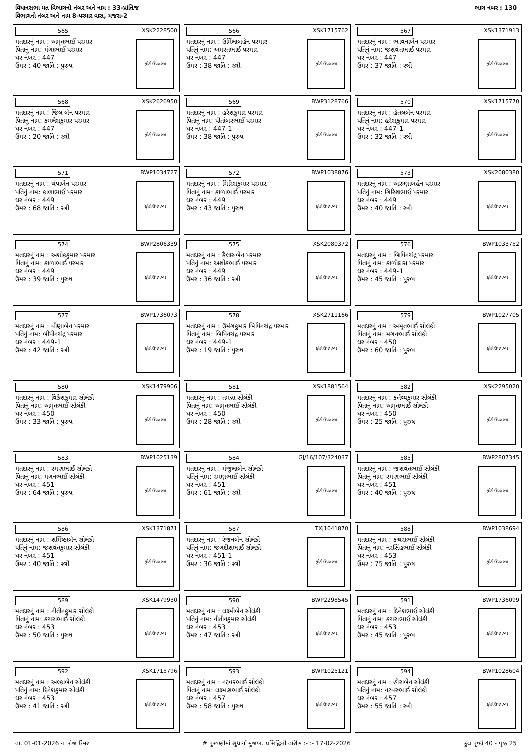વિધાનસભા મત વિભાગનો નંબર અને નામ : 33-પ્રાંતિજ
વિભાગનો નંબર અને નામ 8-પરમાર વાસ, મજરા-2
ભાગ નંબર : 130
565 XSK2228500
મતદારનું નામ : અમૃતભાઈ પરમાર
પિતાનું નામ: મંગાભાઈ પરમાર
ઘર નંબર : 447
ઉંમર : 40 જાતિ : પુરુષ
ફોટો ઉપલબ્ધ
566 XSK1715762
મતદારનું નામ : ઉર્મિલાબહેન પરમાર
પતિનું નામ: અમરતભાઈ પરમાર
ઘર નંબર : 447
ઉંમર : 38 જાતિ : સ્ત્રી
ફોટો ઉપલબ્ધ
567 XSK1371913
મતદારનું નામ : ભાવનાબેન પરમાર
પતિનું નામ: જશવંતભાઈ પરમાર
ઘર નંબર : 447
ઉંમર : 37 જાતિ : સ્ત્રી
ફોટો ઉપલબ્ધ
568 XSK2626950
મતદારનું નામ : જિલ બેન પરમાર
પિતાનું નામ: કમલેશકુમાર પરમાર
ઘર નંબર : 447
ઉંમર : 20 જાતિ : સ્ત્રી
ફોટો ઉપલબ્ધ
569 BWP3128766
મતદારનું નામ : હરેશકુમાર પરમાર
પિતાનું નામ: પીતાંબરભાઈ પરમાર
ઘર નંબર : 447-1
ઉંમર : 38 જાતિ : પુરુષ
ફોટો ઉપલબ્ધ
570 XSK1715770
મતદારનું નામ : હેતલબેન પરમાર
પતિનું નામ: હરેશકુમાર પરમાર
ઘર નંબર : 447-1
ઉંમર : 32 જાતિ : સ્ત્રી
ફોટો ઉપલબ્ધ
571 BWP1034727
મતદારનું નામ : ચંપાબેન પરમાર
પતિનું નામ: કાળાભાઈ પરમાર
ઘર નંબર : 449
ઉંમર : 68 જાતિ : સ્ત્રી
ફોટો ઉપલબ્ધ
572 BWP1038876
મતદારનું નામ : ગિરિશકુમાર પરમાર
પિતાનું નામ: કાળાભાઈ પરમાર
ઘર નંબર : 449
ઉંમર : 43 જાતિ : પુરુષ
ફોટો ઉપલબ્ધ
573 XSK2080380
મતદારનું નામ : અરુણાબહેન પરમાર
પતિનું નામ: ગિરિશભાઈ પરમાર
ઘર નંબર : 449
ઉંમર : 40 જાતિ : સ્ત્રી
ફોટો ઉપલબ્ધ
574 BWP2806339
મતદારનું નામ : અશોકકુમાર પરમાર
પિતાનું નામ: કાળાભાઈ પરમાર
ઘર નંબર : 449
ઉંમર : 39 જાતિ : પુરુષ
ફોટો ઉપલબ્ધ
575 XSK2080372
મતદારનું નામ : કૈલાસબેન પરમાર
પતિનું નામ: અશોકભાઈ પરમાર
ઘર નંબર : 449
ઉંમર : 36 જાતિ : સ્ત્રી
ફોટો ઉપલબ્ધ
576 BWP1033752
મતદારનું નામ : બિપિનચંદ્ર પરમાર
પિતાનું નામ: કાળીદાસ પરમાર
ઘર નંબર : 449-1
ઉંમર : 45 જાતિ : પુરુષ
ફોટો ઉપલબ્ધ
577 BWP1736073
મતદારનું નામ : વીણાબેન પરમાર
પતિનું નામ: બીપીનચંદ્ર પરમાર
ઘર નંબર : 449-1
ઉંમર : 42 જાતિ : સ્ત્રી
ફોટો ઉપલબ્ધ
578 XSK2711166
મતદારનું નામ : ઉમંગકુમાર બિપિનચંદ્ર પરમાર
પિતાનું નામ: બિપિનચંદ્ર પરમાર
ઘર નંબર : 449-1
ઉંમર : 19 જાતિ : પુરુષ
ફોટો ઉપલબ્ધ
579 BWP1027705
મતદારનું નામ : અમૃતભાઈ સોલંકી
પિતાનું નામ: મગનભાઈ સોલંકી
ઘર નંબર : 450
ઉંમર : 60 જાતિ : પુરુષ
ફોટો ઉપલબ્ધ
580 XSK1479906
મતદારનું નામ : વિકેશકુમાર સોલંકી
પિતાનું નામ: અમૃતભાઈ સોલંકી
ઘર નંબર : 450
ઉંમર : 33 જાતિ : પુરુષ
ફોટો ઉપલબ્ધ
581 XSK1881564
મતદારનું નામ : તમન્ના સોલંકી
પિતાનું નામ: અમૃતભાઈ સોલંકી
ઘર નંબર : 450
ઉંમર : 28 જાતિ : સ્ત્રી
ફોટો ઉપલબ્ધ
582 XSK2295020
મતદારનું નામ : કર્તવ્યકુમાર સોલંકી
પિતાનું નામ: અમૃતભાઈ સોલંકી
ઘર નંબર : 450
ઉંમર : 25 જાતિ : પુરુષ
ફોટો ઉપલબ્ધ
583 BWP1025139
મતદારનું નામ : રમણભાઈ સોલંકી
પિતાનું નામ: મગનભાઈ સોલંકી
ઘર નંબર : 451
ઉંમર : 64 જાતિ : પુરુષ
ફોટો ઉપલબ્ધ
584 GJ/16/107/324037
મતદારનું નામ : મંજુલાબેન સોલંકી
પતિનું નામ: રમણભાઈ સોલંકી
ઘર નંબર : 451
ઉંમર : 61 જાતિ : સ્ત્રી
ફોટો ઉપલબ્ધ
585 BWP2807345
મતદારનું નામ : જશવંતભાઈ સોલંકી
પિતાનું નામ: રમણભાઈ સોલંકી
ઘર નંબર : 451
ઉંમર : 40 જાતિ : પુરુષ
ફોટો ઉપલબ્ધ
586 XSK1371871
મતદારનું નામ : શર્મિષ્ઠાબેન સોલંકી
પતિનું નામ: જશવંતકુમાર સોલંકી
ઘર નંબર : 451
ઉંમર : 40 જાતિ : સ્ત્રી
ફોટો ઉપલબ્ધ
587 TXJ1041870
મતદારનું નામ : રંજનબેન સોલંકી
પતિનું નામ: જગદીશભાઈ સોલંકી
ઘર નંબર : 451-1
ઉંમર : 36 જાતિ : સ્ત્રી
ફોટો ઉપલબ્ધ
588 BWP1038694
મતદારનું નામ : કચરાભાઈ સોલંકી
પિતાનું નામ: નરસિંહભાઈ સોલંકી
ઘર નંબર : 453
ઉંમર : 75 જાતિ : પુરુષ
ફોટો ઉપલબ્ધ
589 XSK1479930
મતદારનું નામ : નીતીનકુમાર સોલંકી
પિતાનું નામ: કચરાભાઈ સોલંકી
ઘર નંબર : 453
ઉંમર : 50 જાતિ : પુરુષ
ફોટો ઉપલબ્ધ
590 BWP2298545
મતદારનું નામ : લક્ષ્મીબેન સોલંકી
પતિનું નામ: નીતીનકુમાર સોલંકી
ઘર નંબર : 453
ઉંમર : 47 જાતિ : સ્ત્રી
ફોટો ઉપલબ્ધ
591 BWP1736099
મતદારનું નામ : દિનેશભાઈ સોલંકી
પિતાનું નામ: કચરાભાઈ સોલંકી
ઘર નંબર : 453
ઉંમર : 45 જાતિ : પુરુષ
ફોટો ઉપલબ્ધ
592 XSK1715796
મતદારનું નામ : અલ્કાબેન સોલંકી
પતિનું નામ: દિનેશકુમાર સોલંકી
ઘર નંબર : 453
ઉંમર : 41 જાતિ : સ્ત્રી
ફોટો ઉપલબ્ધ
593 BWP1025121
મતદારનું નામ : નટવરભાઈ સોલંકી
પિતાનું નામ: લક્ષ્મણભાઈ સોલંકી
ઘર નંબર : 457
ઉંમર : 58 જાતિ : પુરુષ
ફોટો ઉપલબ્ધ
594 BWP1028604
મતદારનું નામ : હીરાબેન સોલંકી
પતિનું નામ: નટવરભાઈ સોલંકી
ઘર નંબર : 457
ઉંમર : 55 જાતિ : સ્ત્રી
ફોટો ઉપલબ્ધ
તા. 01-01-2026 ના રોજ ઉંમર # પુરવણીમાં સુધાર્યા મુજબ. પ્રસિદ્ધિની તારીખ :- :- 17-02-2026 કુલ પૃષ્ઠો 40 - પૃષ્ઠ 25